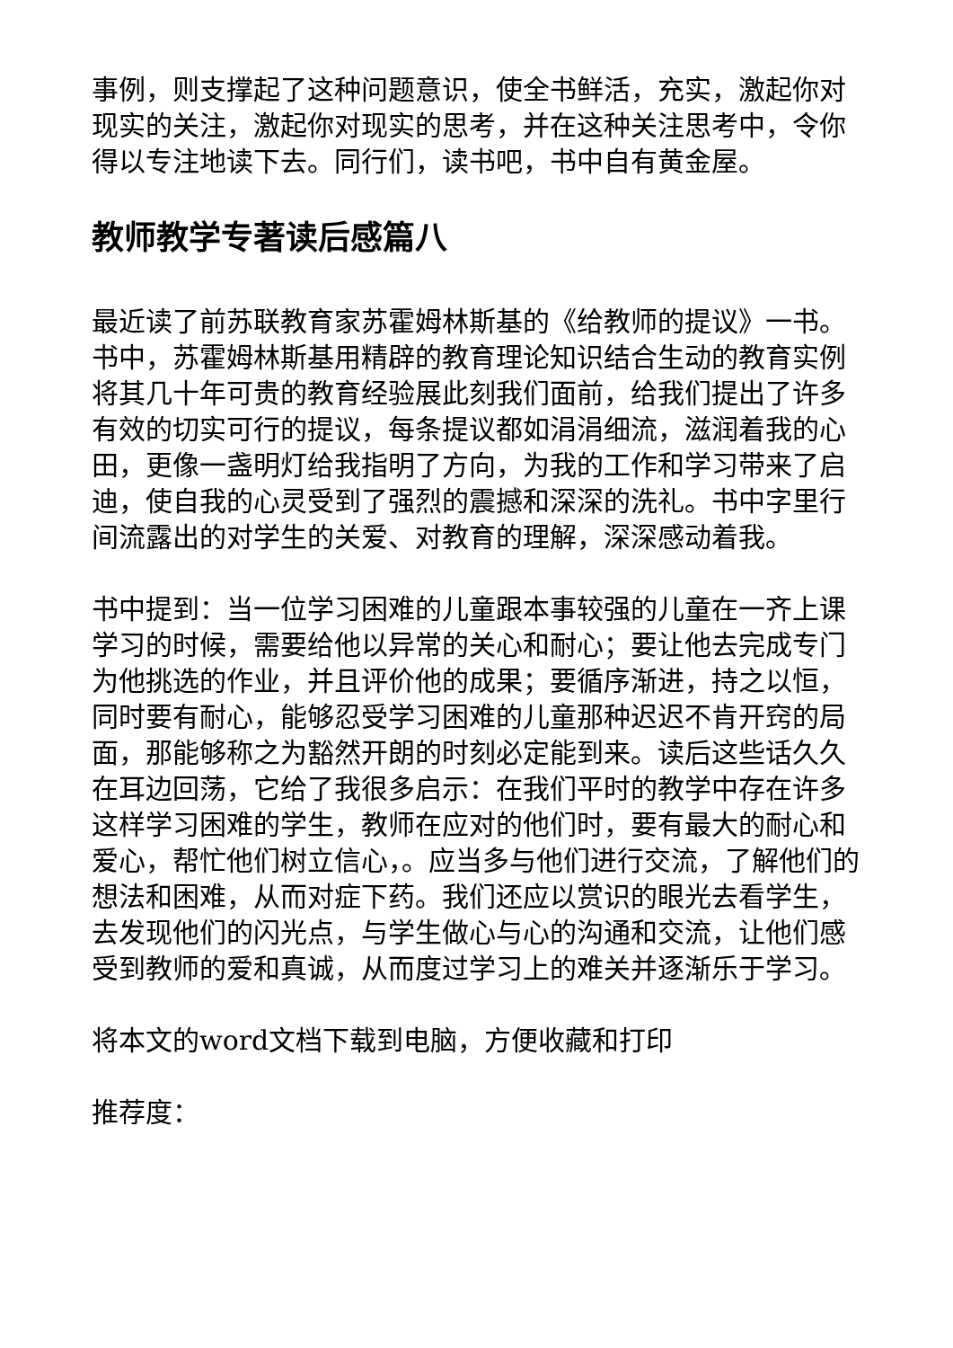事例，则支撑起了这种问题意识，使全书鲜活，充实，激起你对现实的关注，激起你对现实的思考，并在这种关注思考中，令你得以专注地读下去。同行们，读书吧，书中自有黄金屋。
教师教学专著读后感篇八
最近读了前苏联教育家苏霍姆林斯基的《给教师的提议》一书。书中，苏霍姆林斯基用精辟的教育理论知识结合生动的教育实例将其几十年可贵的教育经验展此刻我们面前，给我们提出了许多有效的切实可行的提议，每条提议都如涓涓细流，滋润着我的心田，更像一盏明灯给我指明了方向，为我的工作和学习带来了启迪，使自我的心灵受到了强烈的震撼和深深的洗礼。书中字里行间流露出的对学生的关爱、对教育的理解，深深感动着我。
书中提到：当一位学习困难的儿童跟本事较强的儿童在一齐上课学习的时候，需要给他以异常的关心和耐心；要让他去完成专门为他挑选的作业，并且评价他的成果；要循序渐进，持之以恒，同时要有耐心，能够忍受学习困难的儿童那种迟迟不肯开窍的局面，那能够称之为豁然开朗的时刻必定能到来。读后这些话久久在耳边回荡，它给了我很多启示：在我们平时的教学中存在许多这样学习困难的学生，教师在应对的他们时，要有最大的耐心和爱心，帮忙他们树立信心，。应当多与他们进行交流，了解他们的想法和困难，从而对症下药。我们还应以赏识的眼光去看学生，去发现他们的闪光点，与学生做心与心的沟通和交流，让他们感受到教师的爱和真诚，从而度过学习上的难关并逐渐乐于学习。
将本文的word文档下载到电脑，方便收藏和打印
推荐度：